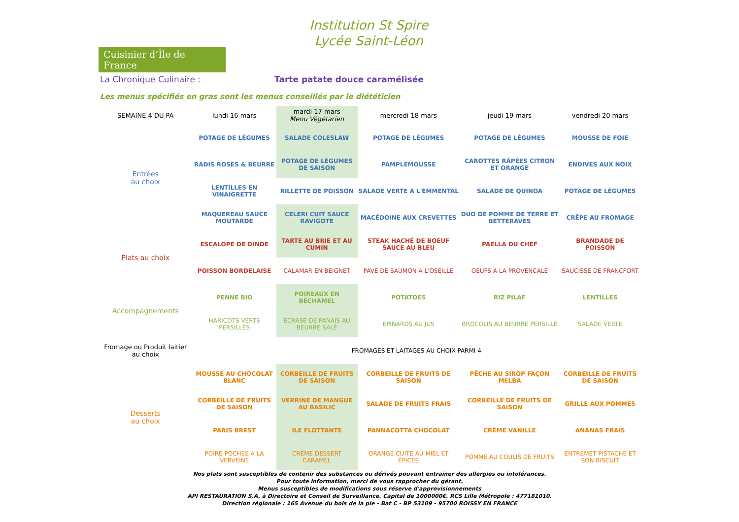Cuisinier d’Île de France
Institution St Spire
Lycée Saint-Léon
La Chronique Culinaire : Tarte patate douce caramélisée
Les menus spécifiés en gras sont les menus conseillés par le diététicien
| SEMAINE 4 DU PA | lundi 16 mars | mardi 17 mars Menu Végétarien | mercredi 18 mars | jeudi 19 mars | vendredi 20 mars |
| --- | --- | --- | --- | --- | --- |
| Entrées au choix | POTAGE DE LÉGUMES | SALADE COLESLAW | POTAGE DE LÉGUMES | POTAGE DE LÉGUMES | MOUSSE DE FOIE |
| | RADIS ROSES & BEURRE | POTAGE DE LÉGUMES DE SAISON | PAMPLEMOUSSE | CAROTTES RÂPÉES CITRON ET ORANGE | ENDIVES AUX NOIX |
| | LENTILLES EN VINAIGRETTE | RILLETTE DE POISSON | SALADE VERTE A L'EMMENTAL | SALADE DE QUINOA | POTAGE DE LÉGUMES |
| | MAQUEREAU SAUCE MOUTARDE | CÉLERI CUIT SAUCE RAVIGOTE | MACÉDOINE AUX CREVETTES | DUO DE POMME DE TERRE ET BETTERAVES | CRÊPE AU FROMAGE |
| Plats au choix | ESCALOPE DE DINDE | TARTE AU BRIE ET AU CUMIN | STEAK HACHÉ DE BOEUF SAUCE AU BLEU | PAELLA DU CHEF | BRANDADE DE POISSON |
| | POISSON BORDELAISE | CALAMAR EN BEIGNET | PAVE DE SAUMON A L'OSEILLE | OEUFS A LA PROVENCALE | SAUCISSE DE FRANCFORT |
| Accompagnements | PENNE BIO | POIREAUX EN BÉCHAMEL | POTATOES | RIZ PILAF | LENTILLES |
| | HARICOTS VERTS PERSILLÉS | ECRASÉ DE PANAIS AU BEURRE SALÉ | EPINARDS AU JUS | BROCOLIS AU BEURRE PERSILLÉ | SALADE VERTE |
| Fromage ou Produit laitier au choix | FROMAGES ET LAITAGES AU CHOIX PARMI 4 | | | | |
| Desserts au choix | MOUSSE AU CHOCOLAT BLANC | CORBEILLE DE FRUITS DE SAISON | CORBEILLE DE FRUITS DE SAISON | PÊCHE AU SIROP FAÇON MELBA | CORBEILLE DE FRUITS DE SAISON |
| | CORBEILLE DE FRUITS DE SAISON | VERRINE DE MANGUE AU BASILIC | SALADE DE FRUITS FRAIS | CORBEILLE DE FRUITS DE SAISON | GRILLE AUX POMMES |
| | PARIS BREST | ILE FLOTTANTE | PANNACOTTA CHOCOLAT | CRÈME VANILLE | ANANAS FRAIS |
| | POIRE POCHEE A LA VERVEINE | CRÈME DESSERT CARAMEL | ORANGE CUITE AU MIEL ET ÉPICES | POMME AU COULIS DE FRUITS | ENTREMET PISTACHE ET SON BISCUIT |
Nos plats sont susceptibles de contenir des substances ou dérivés pouvant entrainer des allergies ou intolérances.
Pour toute information, merci de vous rapprocher du gérant.
Menus susceptibles de modifications sous réserve d'approvisionnements
API RESTAURATION S.A. à Directoire et Conseil de Surveillance. Capital de 1000000€. RCS Lille Métropole : 477181010.
Direction régionale : 165 Avenue du bois de la pie - Bat C - BP 53109 - 95700 ROISSY EN FRANCE